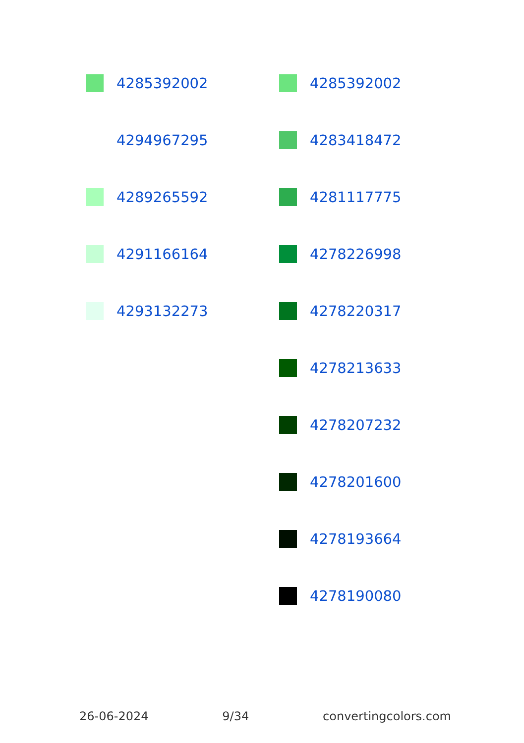4285392002
4294967295
4289265592
4291166164
4293132273
4285392002
4283418472
4281117775
4278226998
4278220317
4278213633
4278207232
4278201600
4278193664
4278190080
26-06-2024 9/34 convertingcolors.com